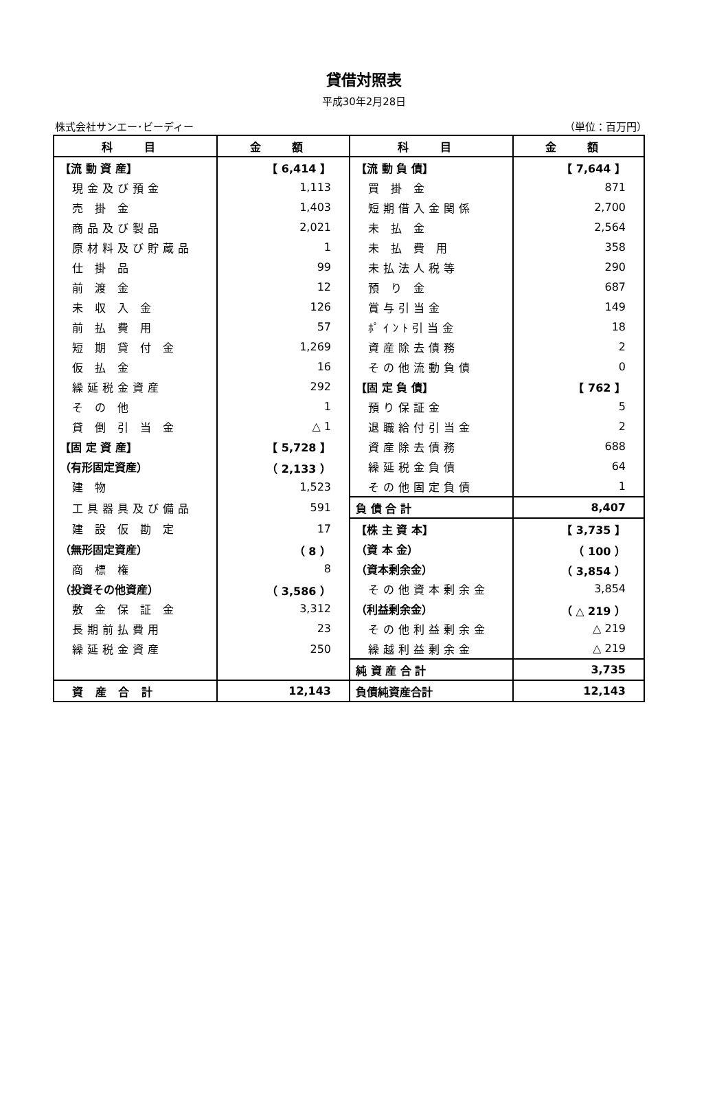貸借対照表
平成30年2月28日
株式会社サンエー･ビーディー （単位：百万円）
| 科 目 | 金 額 | 科 目 | 金 額 |
| --- | --- | --- | --- |
| 【流 動 資 産】 | 【 6,414 】 | 【流 動 負 債】 | 【 7,644 】 |
| 現金及び預金 | 1,113 | 買 掛 金 | 871 |
| 売 掛 金 | 1,403 | 短期借入金関係 | 2,700 |
| 商品及び製品 | 2,021 | 未 払 金 | 2,564 |
| 原材料及び貯蔵品 | 1 | 未 払 費 用 | 358 |
| 仕 掛 品 | 99 | 未払法人税等 | 290 |
| 前 渡 金 | 12 | 預 り 金 | 687 |
| 未 収 入 金 | 126 | 賞与引当金 | 149 |
| 前 払 費 用 | 57 | ﾎﾟｲﾝﾄ引当金 | 18 |
| 短 期 貸 付 金 | 1,269 | 資産除去債務 | 2 |
| 仮 払 金 | 16 | その他流動負債 | 0 |
| 繰延税金資産 | 292 | 【固 定 負 債】 | 【 762 】 |
| そ の 他 | 1 | 預り保証金 | 5 |
| 貸 倒 引 当 金 | △ 1 | 退職給付引当金 | 2 |
| 【固 定 資 産】 | 【 5,728 】 | 資産除去債務 | 688 |
| （有形固定資産） | （ 2,133 ） | 繰延税金負債 | 64 |
| 建 物 | 1,523 | その他固定負債 | 1 |
| 工具器具及び備品 | 591 | 負 債 合 計 | 8,407 |
| 建 設 仮 勘 定 | 17 | 【株 主 資 本】 | 【 3,735 】 |
| （無形固定資産） | （ 8 ） | （資 本 金） | （ 100 ） |
| 商 標 権 | 8 | （資本剰余金） | （ 3,854 ） |
| （投資その他資産） | （ 3,586 ） | その他資本剰余金 | 3,854 |
| 敷 金 保 証 金 | 3,312 | （利益剰余金） | （ △ 219 ） |
| 長期前払費用 | 23 | その他利益剰余金 | △ 219 |
| 繰延税金資産 | 250 | 繰越利益剰余金 | △ 219 |
| | | 純 資 産 合 計 | 3,735 |
| 資 産 合 計 | 12,143 | 負債純資産合計 | 12,143 |